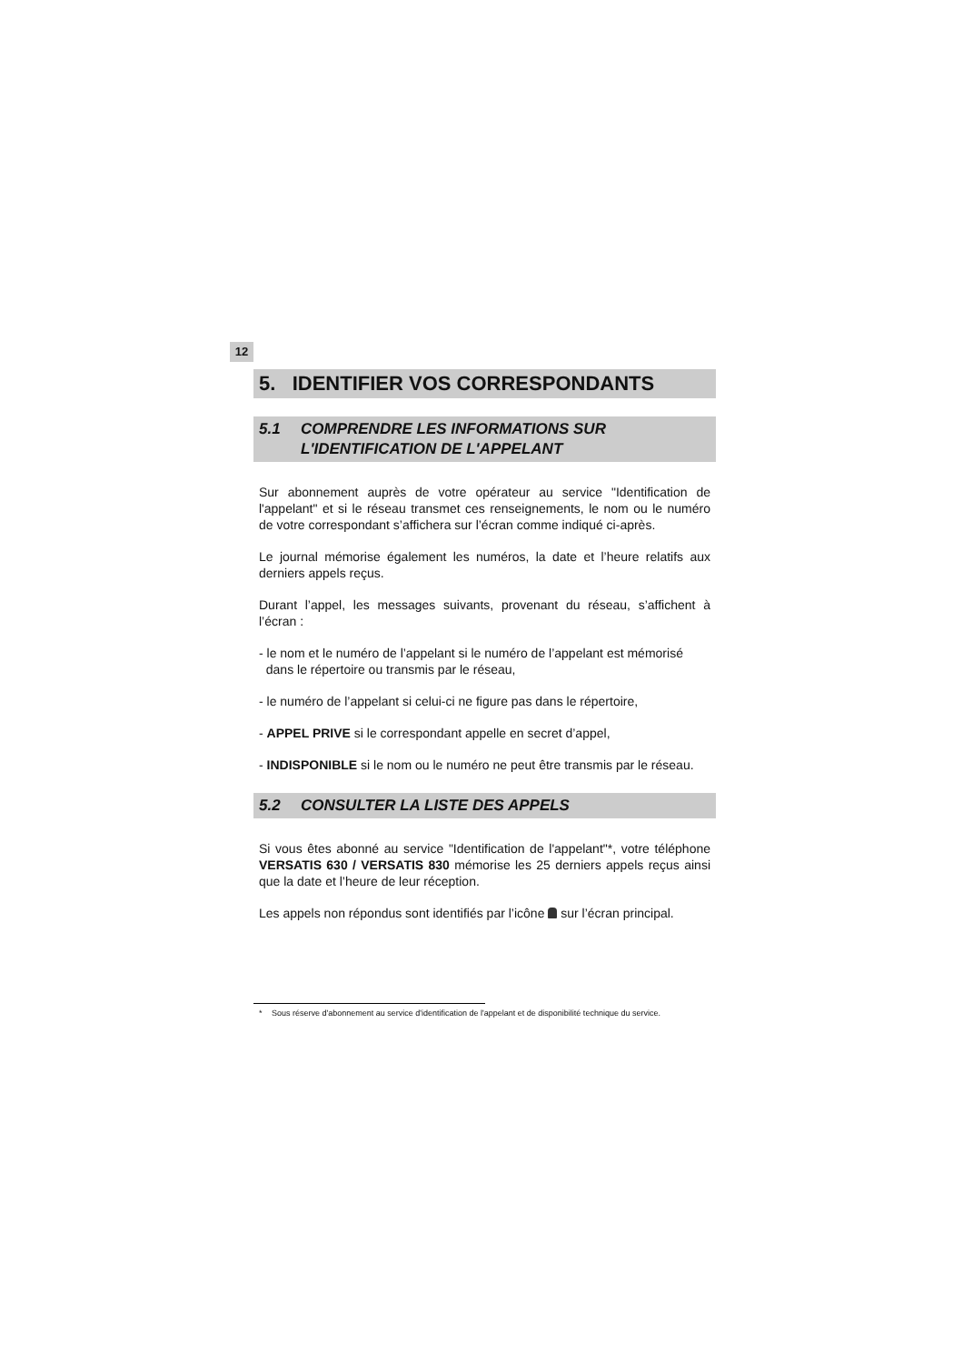12
5. IDENTIFIER VOS CORRESPONDANTS
5.1 COMPRENDRE LES INFORMATIONS SUR
L'IDENTIFICATION DE L'APPELANT
Sur abonnement auprès de votre opérateur au service "Identification de l'appelant" et si le réseau transmet ces renseignements, le nom ou le numéro de votre correspondant s’affichera sur l’écran comme indiqué ci-après.
Le journal mémorise également les numéros, la date et l’heure relatifs aux derniers appels reçus.
Durant l’appel, les messages suivants, provenant du réseau, s’affichent à l’écran :
- le nom et le numéro de l’appelant si le numéro de l’appelant est mémorisé
dans le répertoire ou transmis par le réseau,
- le numéro de l’appelant si celui-ci ne figure pas dans le répertoire,
- APPEL PRIVE si le correspondant appelle en secret d’appel,
- INDISPONIBLE si le nom ou le numéro ne peut être transmis par le réseau.
5.2 CONSULTER LA LISTE DES APPELS
Si vous êtes abonné au service "Identification de l'appelant"*, votre téléphone VERSATIS 630 / VERSATIS 830 mémorise les 25 derniers appels reçus ainsi que la date et l’heure de leur réception.
Les appels non répondus sont identifiés par l’icône sur l’écran principal.
* Sous réserve d'abonnement au service d'identification de l'appelant et de disponibilité technique du service.